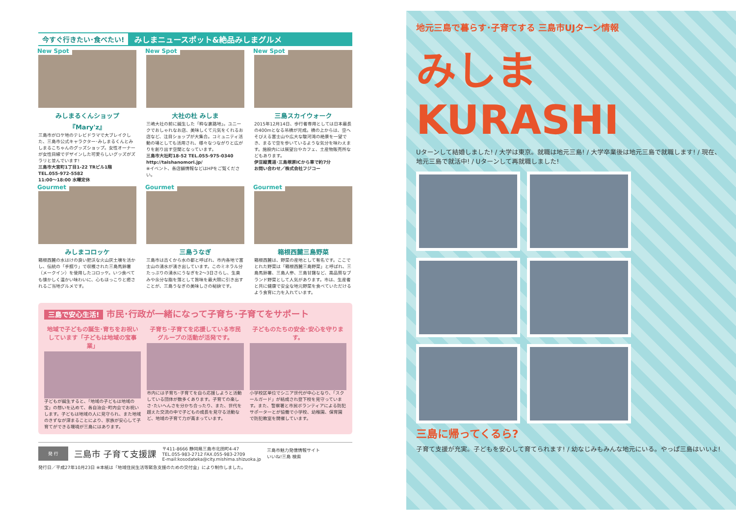今すぐ行きたい･食べたい! みしまニュースポット&絶品みしまグルメ
New Spot
みしまるくんショップ『Mary'z』
三島市がロケ地のテレビドラマで大ブレイクした、三島市公式キャラクター･みしまるくんとみしまるこちゃんのグッズショップ。女性オーナーが女性目線でデザインした可愛らしいグッズがズラリと並んでいます!
三島市大宮町1丁目1-22 TRビル1階
TEL.055-972-5582
11:00〜18:00 水曜定休
New Spot
大社の杜 みしま
三嶋大社の前に誕生した「粋な裏路地」。ユニークでおしゃれなお店、美味しくて元気をくれるお店など、注目ショップが大集合。コミュニティ活動の場としても活用され、様々なつながりと広がりを創り出す空間となっています。
三島市大社町18-52 TEL.055-975-0340
http://taishanomori.jp/
※イベント、各店舗情報などはHPをご覧ください。
New Spot
三島スカイウォーク
2015年12月14日、歩行者専用としては日本最長の400mとなる吊橋が完成。橋の上からは、空へそびえる富士山や広大な駿河湾の絶景を一望でき、まるで空を歩いているような気分を味わえます。施設内には展望台やカフェ、土産物販売所などもあります。
伊豆縦貫道･三島塚原ICから車で約7分
お問い合わせ／株式会社フジコー
Gourmet
みしまコロッケ
箱根西麓の水はけの良い肥沃な火山灰土壌を活かし、伝統の「手掘り」で収穫された三島馬鈴薯（メークイン）を使用したコロッケ。いつ食べても懐かしく温かい味わいに、心もほっこりと癒されるご当地グルメです。
Gourmet
三島うなぎ
三島市は古くから水の都と呼ばれ、市内各地で富士山の湧水が湧き出しています。このミネラル分たっぷりの湧水にうなぎを2〜3日さらし、生臭みや余分な脂を落として旨味を最大限に引き出すことが、三島うなぎの美味しさの秘訣です。
Gourmet
箱根西麓三島野菜
箱根西麓は、野菜の産地として有名です。ここでとれた野菜は「箱根西麓三島野菜」と呼ばれ、三島馬鈴薯、三島人参、三島甘藷など、高品質なブランド野菜として人気があります。市は、生産者と共に健康で安全な地元野菜を食べていただけるよう食育に力を入れています。
三島で安心生活! 市民･行政が一緒になって子育ち･子育てをサポート
地域で子どもの誕生･育ちをお祝いしています「子どもは地域の宝事業」
子どもが誕生すると、「地域の子どもは地域の宝」の想いを込めて、各自治会･町内会でお祝いします。子どもは地域の人に見守られ、また地域のきずなが深まることにより、家族が安心して子育てができる環境が三島にはあります。
子育ち･子育てを応援している市民グループの活動が活発です。
市内には子育ち･子育てを自ら応援しようと活動している団体が数多くあります。子育ての楽しさ･たいへんさを分かち合ったり、また、世代を超えた交流の中で子どもの成長を見守る活動など、地域の子育て力が高まっています。
子どものたちの安全･安心を守ります。
小学校区単位でシニア世代が中心となり、「スクールガード」が結成され登下校を見守っています。また、警察署と市民ボランティアによる防犯サポーターとが協働で小学校、幼稚園、保育園で防犯教室を開催しています。
発 行 三島市 子育て支援課 〒411-8666 静岡県三島市北田町4-47
TEL.055-983-2712 FAX.055-983-2709
E-mail:kosodateka@city.mishima.shizuoka.jp 三島市魅力発信情報サイト
いいね!三島 検索
発行日／平成27年10月23日 ※本紙は「地域住民生活等緊急支援のための交付金」により制作しました。
地元三島で暮らす･子育てする 三島市UJターン情報
みしまKURASHI
Uターンして結婚しました! / 大学は東京。就職は地元三島! / 大学卒業後は地元三島で就職します! / 現在、地元三島で就活中! / Uターンして再就職しました!
三島に帰ってくるら?
子育て支援が充実。子どもを安心して育てられます! / 幼なじみもみんな地元にいる。やっぱ三島はいいよ!